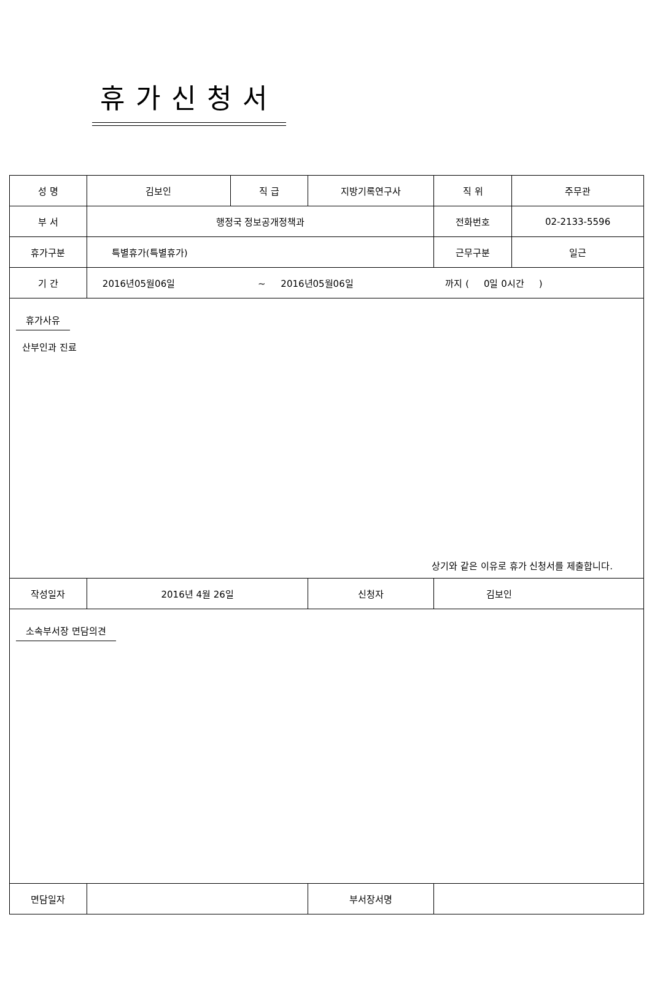휴가신청서
| 성 명 | 김보인 | 직 급 | 지방기록연구사 | 직 위 | 주무관 |
| 부 서 | 행정국 정보공개정책과 | | | 전화번호 | 02-2133-5596 |
| 휴가구분 | 특별휴가(특별휴가) | | | 근무구분 | 일근 |
| 기 간 | 2016년05월06일 ~ 2016년05월06일 까지 ( 0일 0시간 ) | | | | |
| 휴가사유 산부인과 진료 상기와 같은 이유로 휴가 신청서를 제출합니다. | | | | | |
| 작성일자 | 2016년 4월 26일 | | 신청자 | 김보인 | |
| 소속부서장 면담의견 | | | | | |
| 면담일자 | | | 부서장서명 | | |